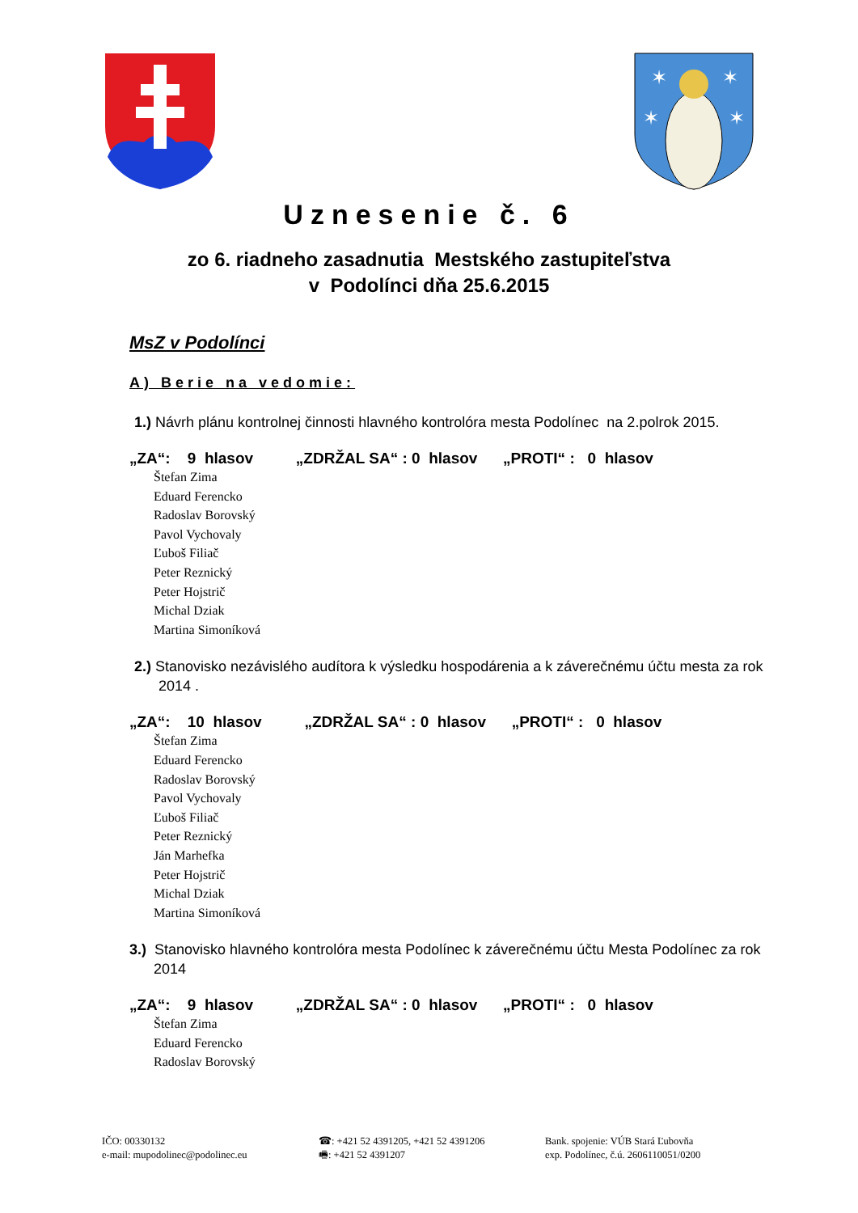✶
✶
✶
✶
Uznesenie č. 6
zo 6. riadneho zasadnutia Mestského zastupiteľstva
v Podolínci dňa 25.6.2015
MsZ v Podolínci
A) Berie na vedomie:
1.) Návrh plánu kontrolnej činnosti hlavného kontrolóra mesta Podolínec na 2.polrok 2015.
„ZA“: 9 hlasov „ZDRŽAL SA“ : 0 hlasov „PROTI“ : 0 hlasov
Štefan Zima
Eduard Ferencko
Radoslav Borovský
Pavol Vychovaly
Ľuboš Filiač
Peter Reznický
Peter Hojstrič
Michal Dziak
Martina Simoníková
2.) Stanovisko nezávislého audítora k výsledku hospodárenia a k záverečnému účtu mesta za rok 2014 .
„ZA“: 10 hlasov „ZDRŽAL SA“ : 0 hlasov „PROTI“ : 0 hlasov
Štefan Zima
Eduard Ferencko
Radoslav Borovský
Pavol Vychovaly
Ľuboš Filiač
Peter Reznický
Ján Marhefka
Peter Hojstrič
Michal Dziak
Martina Simoníková
3.) Stanovisko hlavného kontrolóra mesta Podolínec k záverečnému účtu Mesta Podolínec za rok 2014
„ZA“: 9 hlasov „ZDRŽAL SA“ : 0 hlasov „PROTI“ : 0 hlasov
Štefan Zima
Eduard Ferencko
Radoslav Borovský
IČO: 00330132
e-mail: mupodolinec@podolinec.eu
☎: +421 52 4391205, +421 52 4391206
🖷: +421 52 4391207
Bank. spojenie: VÚB Stará Ľubovňa
exp. Podolínec, č.ú. 2606110051/0200